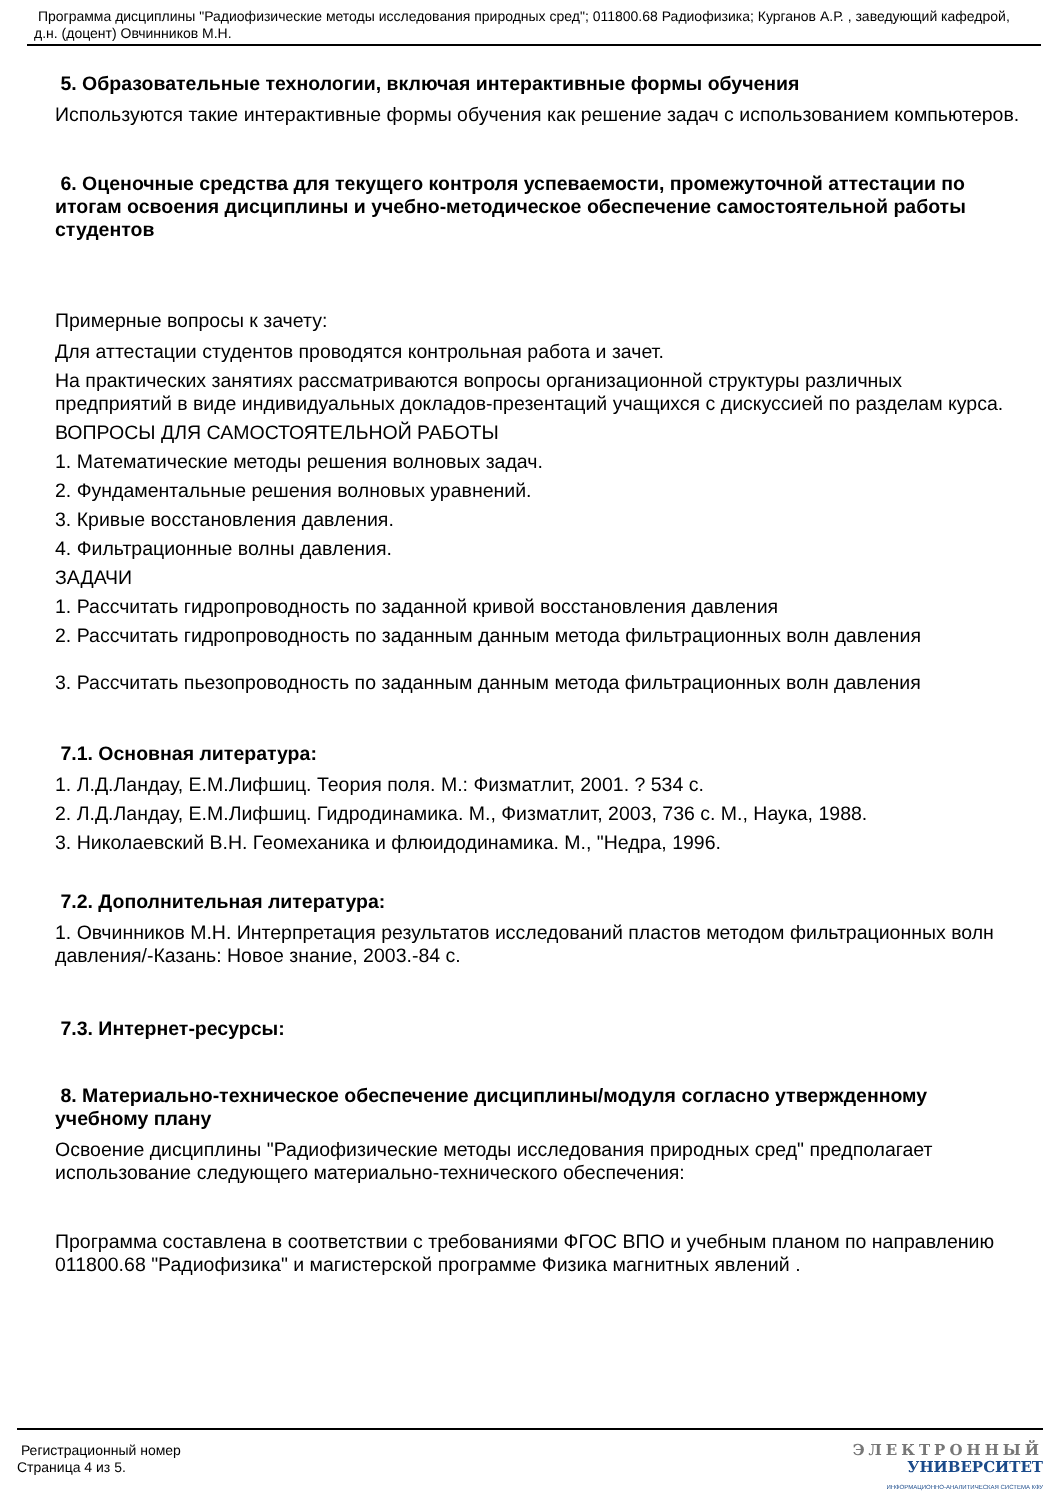Программа дисциплины "Радиофизические методы исследования природных сред"; 011800.68 Радиофизика; Курганов А.Р. , заведующий кафедрой, д.н. (доцент) Овчинников М.Н.
5. Образовательные технологии, включая интерактивные формы обучения
Используются такие интерактивные формы обучения как решение задач с использованием компьютеров.
6. Оценочные средства для текущего контроля успеваемости, промежуточной аттестации по итогам освоения дисциплины и учебно-методическое обеспечение самостоятельной работы студентов
Примерные вопросы к зачету:
Для аттестации студентов проводятся контрольная работа и зачет.
На практических занятиях рассматриваются вопросы организационной структуры различных предприятий в виде индивидуальных докладов-презентаций учащихся с дискуссией по разделам курса.
ВОПРОСЫ ДЛЯ САМОСТОЯТЕЛЬНОЙ РАБОТЫ
1. Математические методы решения волновых задач.
2. Фундаментальные решения волновых уравнений.
3. Кривые восстановления давления.
4. Фильтрационные волны давления.
ЗАДАЧИ
1. Рассчитать гидропроводность по заданной кривой восстановления давления
2. Рассчитать гидропроводность по заданным данным метода фильтрационных волн давления
3. Рассчитать пьезопроводность по заданным данным метода фильтрационных волн давления
7.1. Основная литература:
1. Л.Д.Ландау, Е.М.Лифшиц. Теория поля. М.: Физматлит, 2001. ? 534 с.
2. Л.Д.Ландау, Е.М.Лифшиц. Гидродинамика. М., Физматлит, 2003, 736 с. М., Наука, 1988.
3. Николаевский В.Н. Геомеханика и флюидодинамика. М., "Недра, 1996.
7.2. Дополнительная литература:
1. Овчинников М.Н. Интерпретация результатов исследований пластов методом фильтрационных волн давления/-Казань: Новое знание, 2003.-84 с.
7.3. Интернет-ресурсы:
8. Материально-техническое обеспечение дисциплины/модуля согласно утвержденному учебному плану
Освоение дисциплины "Радиофизические методы исследования природных сред" предполагает использование следующего материально-технического обеспечения:
Программа составлена в соответствии с требованиями ФГОС ВПО и учебным планом по направлению 011800.68 "Радиофизика" и магистерской программе Физика магнитных явлений .
Регистрационный номер
Страница 4 из 5.
ЭЛЕКТРОННЫЙ
УНИВЕРСИТЕТ
ИНФОРМАЦИОННО-АНАЛИТИЧЕСКАЯ СИСТЕМА КФУ